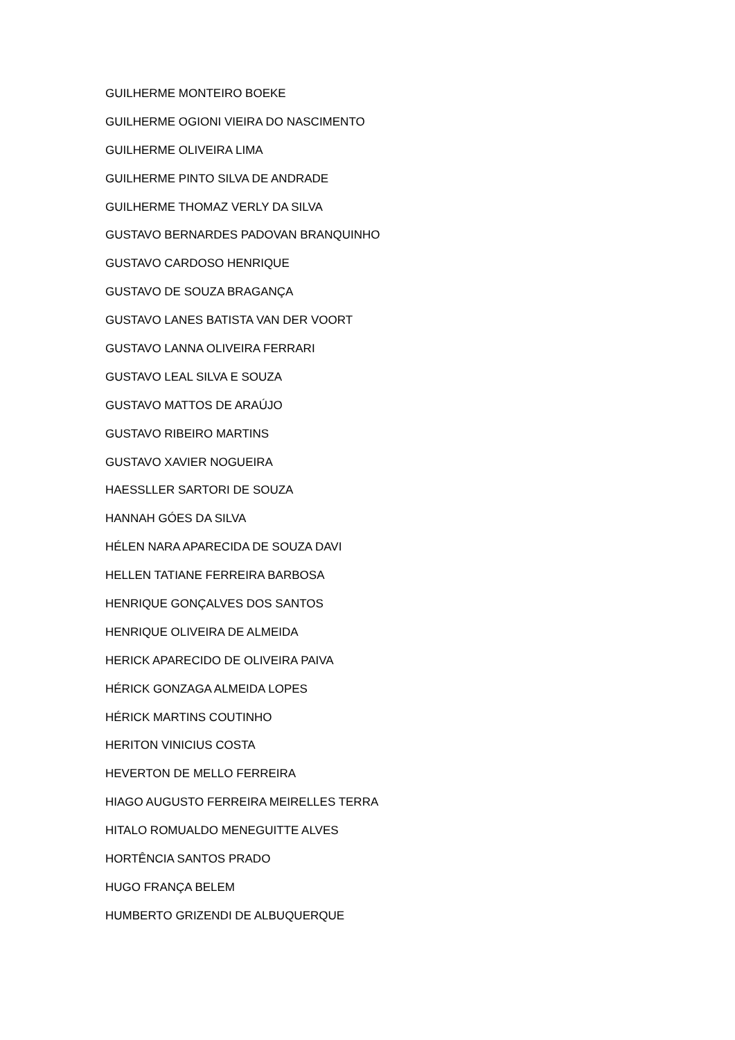GUILHERME MONTEIRO BOEKE
GUILHERME OGIONI VIEIRA DO NASCIMENTO
GUILHERME OLIVEIRA LIMA
GUILHERME PINTO SILVA DE ANDRADE
GUILHERME THOMAZ VERLY DA SILVA
GUSTAVO BERNARDES PADOVAN BRANQUINHO
GUSTAVO CARDOSO HENRIQUE
GUSTAVO DE SOUZA BRAGANÇA
GUSTAVO LANES BATISTA VAN DER VOORT
GUSTAVO LANNA OLIVEIRA FERRARI
GUSTAVO LEAL SILVA E SOUZA
GUSTAVO MATTOS DE ARAÚJO
GUSTAVO RIBEIRO MARTINS
GUSTAVO XAVIER NOGUEIRA
HAESSLLER SARTORI DE SOUZA
HANNAH GÓES DA SILVA
HÉLEN NARA APARECIDA DE SOUZA DAVI
HELLEN TATIANE FERREIRA BARBOSA
HENRIQUE GONÇALVES DOS SANTOS
HENRIQUE OLIVEIRA DE ALMEIDA
HERICK APARECIDO DE OLIVEIRA PAIVA
HÉRICK GONZAGA ALMEIDA LOPES
HÉRICK MARTINS COUTINHO
HERITON VINICIUS COSTA
HEVERTON DE MELLO FERREIRA
HIAGO AUGUSTO FERREIRA MEIRELLES TERRA
HITALO ROMUALDO MENEGUITTE ALVES
HORTÊNCIA SANTOS PRADO
HUGO FRANÇA BELEM
HUMBERTO GRIZENDI DE ALBUQUERQUE